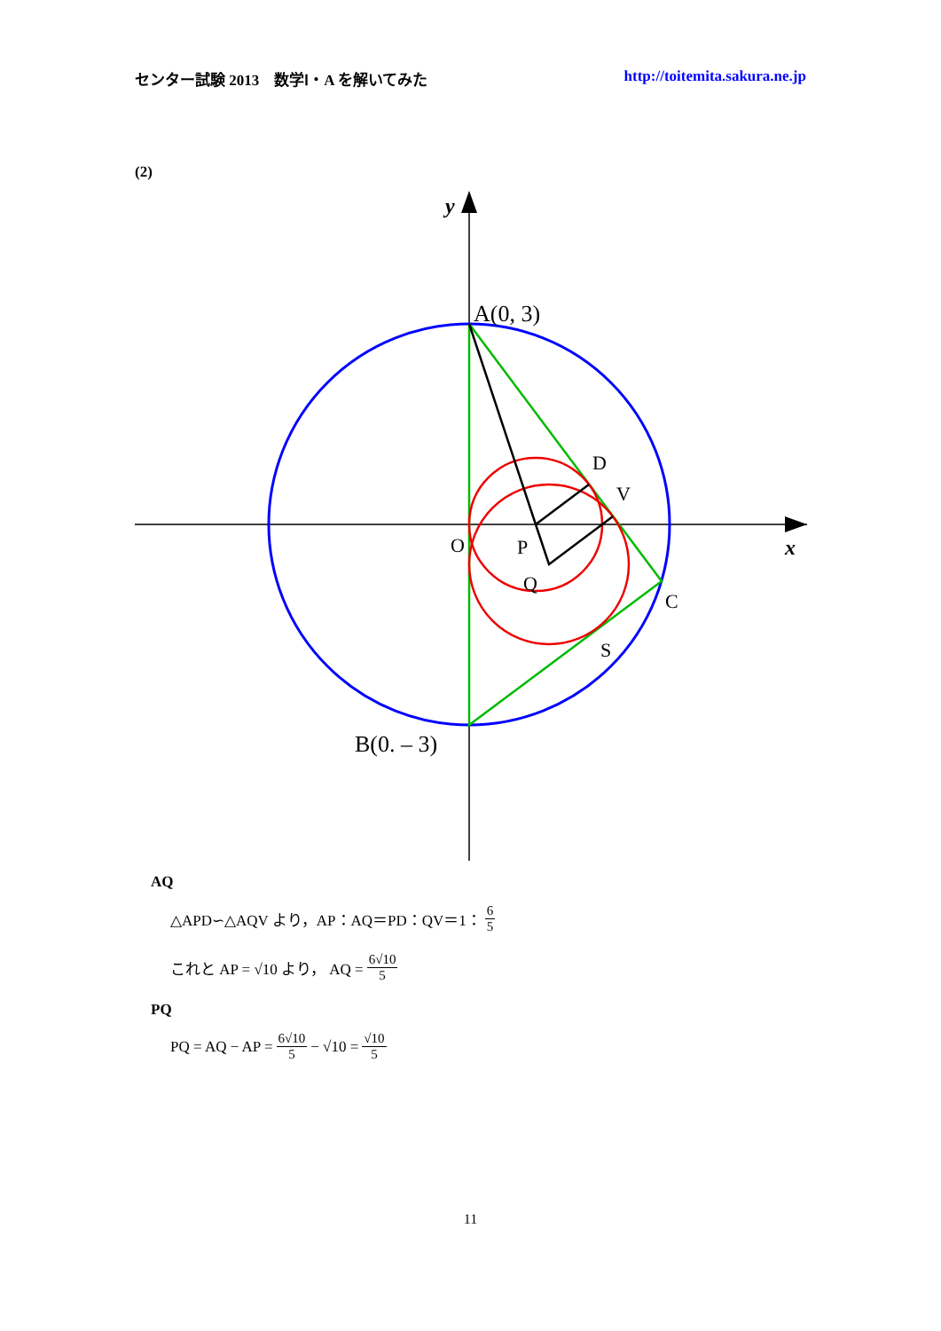センター試験 2013　数学Ⅰ・A を解いてみた http://toitemita.sakura.ne.jp
(2)
A(0, 3)
B(0. – 3)
D
V
C
S
O
P
Q
x
y
AQ
△APD∽△AQV より，AP：AQ＝PD：QV＝1： 6 5
これと AP = √10 より， AQ = 6√10 5
PQ
PQ = AQ − AP = 6√10 5 − √10 = √10 5
11